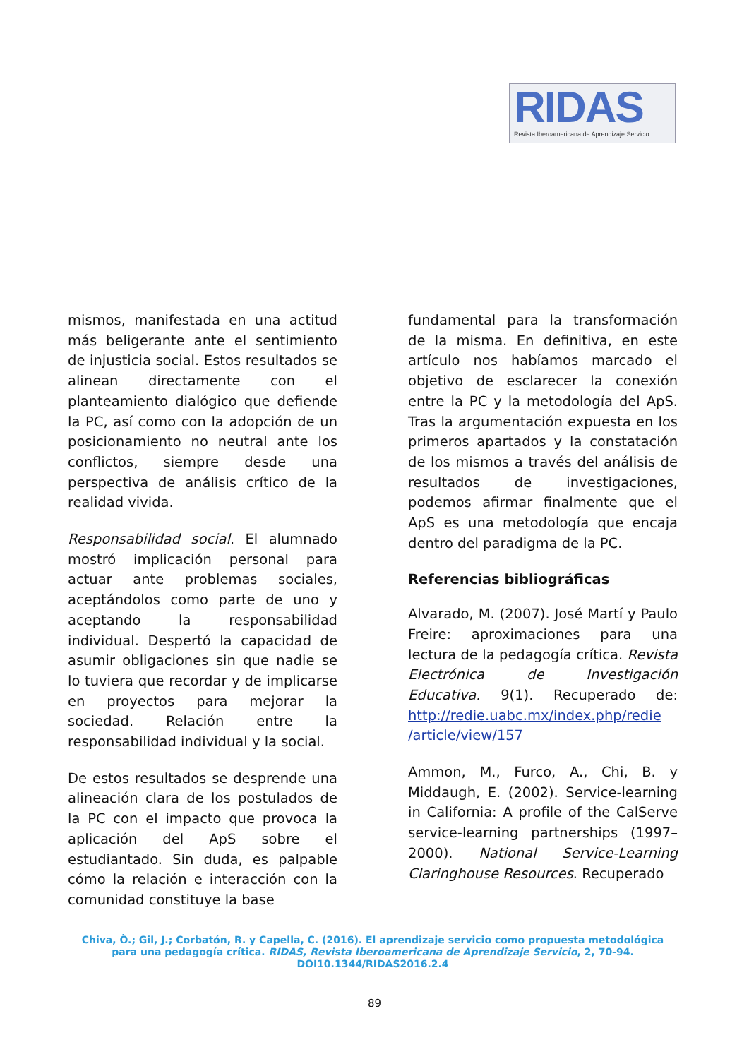RIDAS
Revista Iberoamericana de Aprendizaje Servicio
mismos, manifestada en una actitud más beligerante ante el sentimiento de injusticia social. Estos resultados se alinean directamente con el planteamiento dialógico que defiende la PC, así como con la adopción de un posicionamiento no neutral ante los conflictos, siempre desde una perspectiva de análisis crítico de la realidad vivida.
Responsabilidad social. El alumnado mostró implicación personal para actuar ante problemas sociales, aceptándolos como parte de uno y aceptando la responsabilidad individual. Despertó la capacidad de asumir obligaciones sin que nadie se lo tuviera que recordar y de implicarse en proyectos para mejorar la sociedad. Relación entre la responsabilidad individual y la social.
De estos resultados se desprende una alineación clara de los postulados de la PC con el impacto que provoca la aplicación del ApS sobre el estudiantado. Sin duda, es palpable cómo la relación e interacción con la comunidad constituye la base
fundamental para la transformación de la misma. En definitiva, en este artículo nos habíamos marcado el objetivo de esclarecer la conexión entre la PC y la metodología del ApS. Tras la argumentación expuesta en los primeros apartados y la constatación de los mismos a través del análisis de resultados de investigaciones, podemos afirmar finalmente que el ApS es una metodología que encaja dentro del paradigma de la PC.
Referencias bibliográficas
Alvarado, M. (2007). José Martí y Paulo Freire: aproximaciones para una lectura de la pedagogía crítica. Revista Electrónica de Investigación Educativa. 9(1). Recuperado de: http://redie.uabc.mx/index.php/redie /article/view/157
Ammon, M., Furco, A., Chi, B. y Middaugh, E. (2002). Service-learning in California: A profile of the CalServe service-learning partnerships (1997–2000). National Service-Learning Claringhouse Resources. Recuperado
Chiva, Ò.; Gil, J.; Corbatón, R. y Capella, C. (2016). El aprendizaje servicio como propuesta metodológica para una pedagogía crítica. RIDAS, Revista Iberoamericana de Aprendizaje Servicio, 2, 70-94. DOI10.1344/RIDAS2016.2.4
89